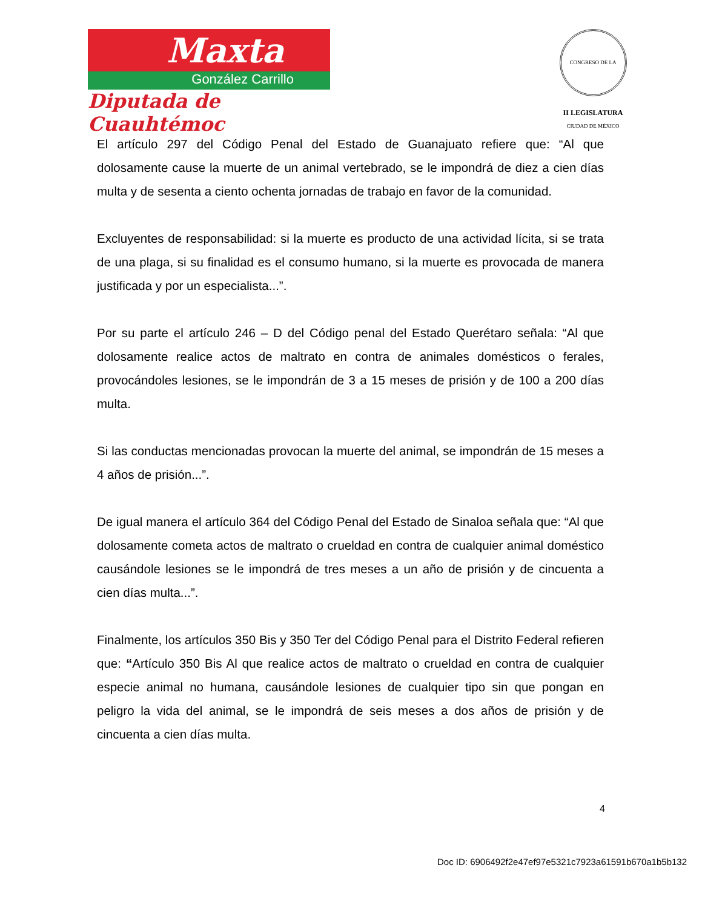Maxta
González Carrillo
Diputada de Cuauhtémoc
CONGRESO DE LA CIUDAD DE MÉXICO
II LEGISLATURA
El artículo 297 del Código Penal del Estado de Guanajuato refiere que: “Al que dolosamente cause la muerte de un animal vertebrado, se le impondrá de diez a cien días multa y de sesenta a ciento ochenta jornadas de trabajo en favor de la comunidad.
Excluyentes de responsabilidad: si la muerte es producto de una actividad lícita, si se trata de una plaga, si su finalidad es el consumo humano, si la muerte es provocada de manera justificada y por un especialista...”.
Por su parte el artículo 246 – D del Código penal del Estado Querétaro señala: “Al que dolosamente realice actos de maltrato en contra de animales domésticos o ferales, provocándoles lesiones, se le impondrán de 3 a 15 meses de prisión y de 100 a 200 días multa.
Si las conductas mencionadas provocan la muerte del animal, se impondrán de 15 meses a 4 años de prisión...”.
De igual manera el artículo 364 del Código Penal del Estado de Sinaloa señala que: “Al que dolosamente cometa actos de maltrato o crueldad en contra de cualquier animal doméstico causándole lesiones se le impondrá de tres meses a un año de prisión y de cincuenta a cien días multa...”.
Finalmente, los artículos 350 Bis y 350 Ter del Código Penal para el Distrito Federal refieren que: “Artículo 350 Bis Al que realice actos de maltrato o crueldad en contra de cualquier especie animal no humana, causándole lesiones de cualquier tipo sin que pongan en peligro la vida del animal, se le impondrá de seis meses a dos años de prisión y de cincuenta a cien días multa.
4
Doc ID: 6906492f2e47ef97e5321c7923a61591b670a1b5b132